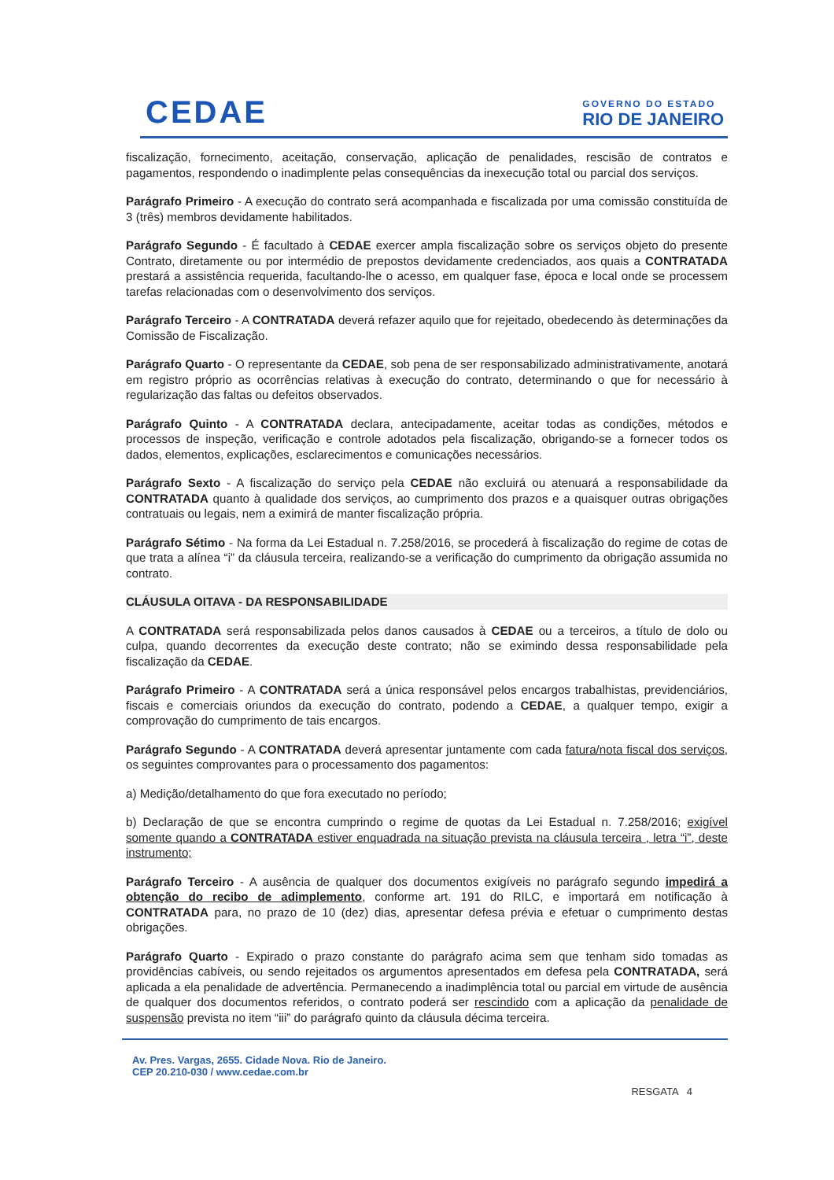CEDAE
GOVERNO DO ESTADO
RIO DE JANEIRO
fiscalização, fornecimento, aceitação, conservação, aplicação de penalidades, rescisão de contratos e pagamentos, respondendo o inadimplente pelas consequências da inexecução total ou parcial dos serviços.
Parágrafo Primeiro - A execução do contrato será acompanhada e fiscalizada por uma comissão constituída de 3 (três) membros devidamente habilitados.
Parágrafo Segundo - É facultado à CEDAE exercer ampla fiscalização sobre os serviços objeto do presente Contrato, diretamente ou por intermédio de prepostos devidamente credenciados, aos quais a CONTRATADA prestará a assistência requerida, facultando-lhe o acesso, em qualquer fase, época e local onde se processem tarefas relacionadas com o desenvolvimento dos serviços.
Parágrafo Terceiro - A CONTRATADA deverá refazer aquilo que for rejeitado, obedecendo às determinações da Comissão de Fiscalização.
Parágrafo Quarto - O representante da CEDAE, sob pena de ser responsabilizado administrativamente, anotará em registro próprio as ocorrências relativas à execução do contrato, determinando o que for necessário à regularização das faltas ou defeitos observados.
Parágrafo Quinto - A CONTRATADA declara, antecipadamente, aceitar todas as condições, métodos e processos de inspeção, verificação e controle adotados pela fiscalização, obrigando-se a fornecer todos os dados, elementos, explicações, esclarecimentos e comunicações necessários.
Parágrafo Sexto - A fiscalização do serviço pela CEDAE não excluirá ou atenuará a responsabilidade da CONTRATADA quanto à qualidade dos serviços, ao cumprimento dos prazos e a quaisquer outras obrigações contratuais ou legais, nem a eximirá de manter fiscalização própria.
Parágrafo Sétimo - Na forma da Lei Estadual n. 7.258/2016, se procederá à fiscalização do regime de cotas de que trata a alínea “i” da cláusula terceira, realizando-se a verificação do cumprimento da obrigação assumida no contrato.
CLÁUSULA OITAVA - DA RESPONSABILIDADE
A CONTRATADA será responsabilizada pelos danos causados à CEDAE ou a terceiros, a título de dolo ou culpa, quando decorrentes da execução deste contrato; não se eximindo dessa responsabilidade pela fiscalização da CEDAE.
Parágrafo Primeiro - A CONTRATADA será a única responsável pelos encargos trabalhistas, previdenciários, fiscais e comerciais oriundos da execução do contrato, podendo a CEDAE, a qualquer tempo, exigir a comprovação do cumprimento de tais encargos.
Parágrafo Segundo - A CONTRATADA deverá apresentar juntamente com cada fatura/nota fiscal dos serviços, os seguintes comprovantes para o processamento dos pagamentos:
a) Medição/detalhamento do que fora executado no período;
b) Declaração de que se encontra cumprindo o regime de quotas da Lei Estadual n. 7.258/2016; exigível somente quando a CONTRATADA estiver enquadrada na situação prevista na cláusula terceira , letra “i”, deste instrumento;
Parágrafo Terceiro - A ausência de qualquer dos documentos exigíveis no parágrafo segundo impedirá a obtenção do recibo de adimplemento, conforme art. 191 do RILC, e importará em notificação à CONTRATADA para, no prazo de 10 (dez) dias, apresentar defesa prévia e efetuar o cumprimento destas obrigações.
Parágrafo Quarto - Expirado o prazo constante do parágrafo acima sem que tenham sido tomadas as providências cabíveis, ou sendo rejeitados os argumentos apresentados em defesa pela CONTRATADA, será aplicada a ela penalidade de advertência. Permanecendo a inadimplência total ou parcial em virtude de ausência de qualquer dos documentos referidos, o contrato poderá ser rescindido com a aplicação da penalidade de suspensão prevista no item “iii” do parágrafo quinto da cláusula décima terceira.
Av. Pres. Vargas, 2655. Cidade Nova. Rio de Janeiro.
CEP 20.210-030 / www.cedae.com.br
RESGATA 4